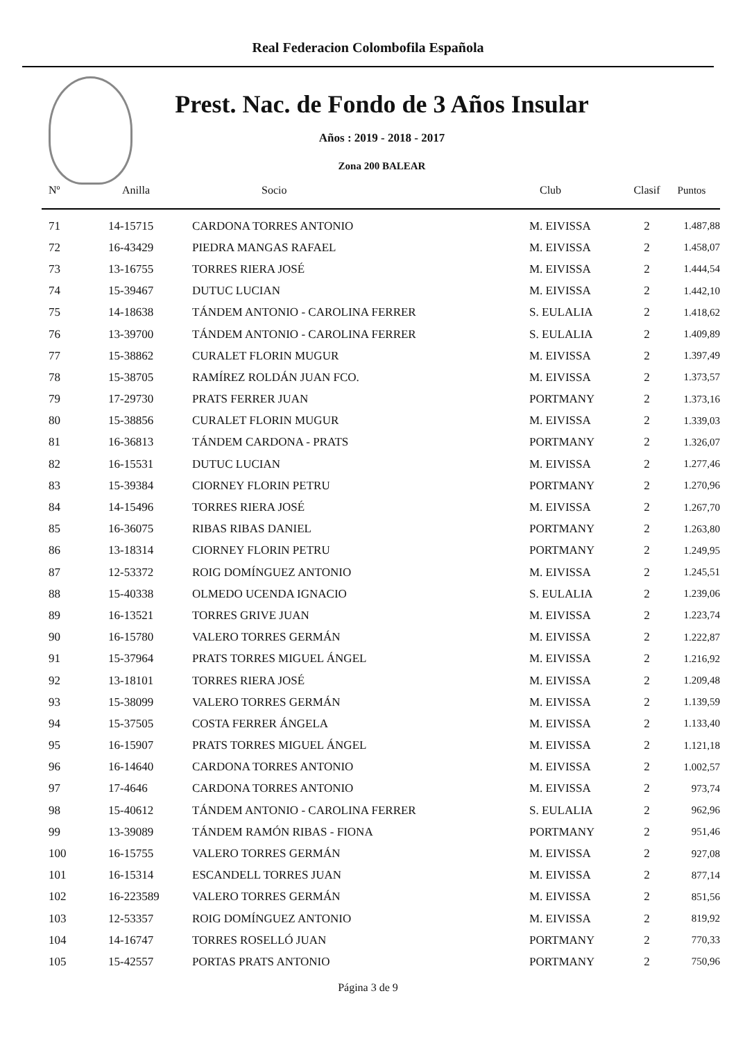Real Federacion Colombofila Española
Prest. Nac. de Fondo de 3 Años Insular
Años : 2019 - 2018 - 2017
Zona 200 BALEAR
| Nº | Anilla | Socio | Club | Clasif | Puntos |
| --- | --- | --- | --- | --- | --- |
| 71 | 14-15715 | CARDONA TORRES ANTONIO | M. EIVISSA | 2 | 1.487,88 |
| 72 | 16-43429 | PIEDRA MANGAS RAFAEL | M. EIVISSA | 2 | 1.458,07 |
| 73 | 13-16755 | TORRES RIERA JOSÉ | M. EIVISSA | 2 | 1.444,54 |
| 74 | 15-39467 | DUTUC LUCIAN | M. EIVISSA | 2 | 1.442,10 |
| 75 | 14-18638 | TÁNDEM ANTONIO - CAROLINA FERRER | S. EULALIA | 2 | 1.418,62 |
| 76 | 13-39700 | TÁNDEM ANTONIO - CAROLINA FERRER | S. EULALIA | 2 | 1.409,89 |
| 77 | 15-38862 | CURALET FLORIN MUGUR | M. EIVISSA | 2 | 1.397,49 |
| 78 | 15-38705 | RAMÍREZ ROLDÁN JUAN FCO. | M. EIVISSA | 2 | 1.373,57 |
| 79 | 17-29730 | PRATS FERRER JUAN | PORTMANY | 2 | 1.373,16 |
| 80 | 15-38856 | CURALET FLORIN MUGUR | M. EIVISSA | 2 | 1.339,03 |
| 81 | 16-36813 | TÁNDEM CARDONA - PRATS | PORTMANY | 2 | 1.326,07 |
| 82 | 16-15531 | DUTUC LUCIAN | M. EIVISSA | 2 | 1.277,46 |
| 83 | 15-39384 | CIORNEY FLORIN PETRU | PORTMANY | 2 | 1.270,96 |
| 84 | 14-15496 | TORRES RIERA JOSÉ | M. EIVISSA | 2 | 1.267,70 |
| 85 | 16-36075 | RIBAS RIBAS DANIEL | PORTMANY | 2 | 1.263,80 |
| 86 | 13-18314 | CIORNEY FLORIN PETRU | PORTMANY | 2 | 1.249,95 |
| 87 | 12-53372 | ROIG DOMÍNGUEZ ANTONIO | M. EIVISSA | 2 | 1.245,51 |
| 88 | 15-40338 | OLMEDO UCENDA IGNACIO | S. EULALIA | 2 | 1.239,06 |
| 89 | 16-13521 | TORRES GRIVE JUAN | M. EIVISSA | 2 | 1.223,74 |
| 90 | 16-15780 | VALERO TORRES GERMÁN | M. EIVISSA | 2 | 1.222,87 |
| 91 | 15-37964 | PRATS TORRES MIGUEL ÁNGEL | M. EIVISSA | 2 | 1.216,92 |
| 92 | 13-18101 | TORRES RIERA JOSÉ | M. EIVISSA | 2 | 1.209,48 |
| 93 | 15-38099 | VALERO TORRES GERMÁN | M. EIVISSA | 2 | 1.139,59 |
| 94 | 15-37505 | COSTA FERRER ÁNGELA | M. EIVISSA | 2 | 1.133,40 |
| 95 | 16-15907 | PRATS TORRES MIGUEL ÁNGEL | M. EIVISSA | 2 | 1.121,18 |
| 96 | 16-14640 | CARDONA TORRES ANTONIO | M. EIVISSA | 2 | 1.002,57 |
| 97 | 17-4646 | CARDONA TORRES ANTONIO | M. EIVISSA | 2 | 973,74 |
| 98 | 15-40612 | TÁNDEM ANTONIO - CAROLINA FERRER | S. EULALIA | 2 | 962,96 |
| 99 | 13-39089 | TÁNDEM RAMÓN RIBAS - FIONA | PORTMANY | 2 | 951,46 |
| 100 | 16-15755 | VALERO TORRES GERMÁN | M. EIVISSA | 2 | 927,08 |
| 101 | 16-15314 | ESCANDELL TORRES JUAN | M. EIVISSA | 2 | 877,14 |
| 102 | 16-223589 | VALERO TORRES GERMÁN | M. EIVISSA | 2 | 851,56 |
| 103 | 12-53357 | ROIG DOMÍNGUEZ ANTONIO | M. EIVISSA | 2 | 819,92 |
| 104 | 14-16747 | TORRES ROSELLÓ JUAN | PORTMANY | 2 | 770,33 |
| 105 | 15-42557 | PORTAS PRATS ANTONIO | PORTMANY | 2 | 750,96 |
Página 3 de 9